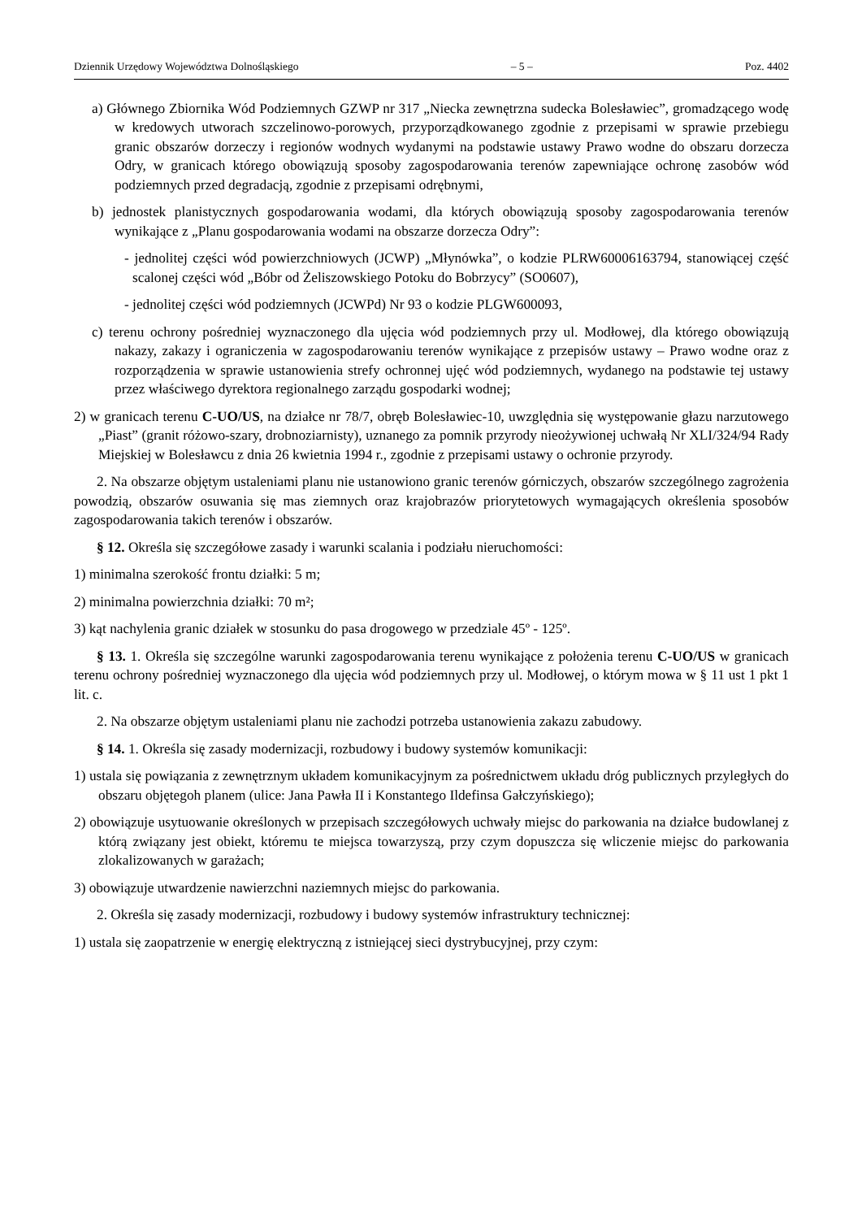Dziennik Urzędowy Województwa Dolnośląskiego – 5 – Poz. 4402
a) Głównego Zbiornika Wód Podziemnych GZWP nr 317 „Niecka zewnętrzna sudecka Bolesławiec”, gromadzącego wodę w kredowych utworach szczelinowo-porowych, przyporządkowanego zgodnie z przepisami w sprawie przebiegu granic obszarów dorzeczy i regionów wodnych wydanymi na podstawie ustawy Prawo wodne do obszaru dorzecza Odry, w granicach którego obowiązują sposoby zagospodarowania terenów zapewniające ochronę zasobów wód podziemnych przed degradacją, zgodnie z przepisami odrębnymi,
b) jednostek planistycznych gospodarowania wodami, dla których obowiązują sposoby zagospodarowania terenów wynikające z „Planu gospodarowania wodami na obszarze dorzecza Odry”:
- jednolitej części wód powierzchniowych (JCWP) „Młynówka”, o kodzie PLRW60006163794, stanowiącej część scalonej części wód „Bóbr od Żeliszowskiego Potoku do Bobrzycy” (SO0607),
- jednolitej części wód podziemnych (JCWPd) Nr 93 o kodzie PLGW600093,
c) terenu ochrony pośredniej wyznaczonego dla ujęcia wód podziemnych przy ul. Modłowej, dla którego obowiązują nakazy, zakazy i ograniczenia w zagospodarowaniu terenów wynikające z przepisów ustawy – Prawo wodne oraz z rozporządzenia w sprawie ustanowienia strefy ochronnej ujęć wód podziemnych, wydanego na podstawie tej ustawy przez właściwego dyrektora regionalnego zarządu gospodarki wodnej;
2) w granicach terenu C-UO/US, na działce nr 78/7, obręb Bolesławiec-10, uwzględnia się występowanie głazu narzutowego „Piast” (granit różowo-szary, drobnoziarnisty), uznanego za pomnik przyrody nieożywionej uchwałą Nr XLI/324/94 Rady Miejskiej w Bolesławcu z dnia 26 kwietnia 1994 r., zgodnie z przepisami ustawy o ochronie przyrody.
2. Na obszarze objętym ustaleniami planu nie ustanowiono granic terenów górniczych, obszarów szczególnego zagrożenia powodzią, obszarów osuwania się mas ziemnych oraz krajobrazów priorytetowych wymagających określenia sposobów zagospodarowania takich terenów i obszarów.
§ 12. Określa się szczegółowe zasady i warunki scalania i podziału nieruchomości:
1) minimalna szerokość frontu działki: 5 m;
2) minimalna powierzchnia działki: 70 m²;
3) kąt nachylenia granic działek w stosunku do pasa drogowego w przedziale 45º - 125º.
§ 13. 1. Określa się szczególne warunki zagospodarowania terenu wynikające z położenia terenu C-UO/US w granicach terenu ochrony pośredniej wyznaczonego dla ujęcia wód podziemnych przy ul. Modłowej, o którym mowa w § 11 ust 1 pkt 1 lit. c.
2. Na obszarze objętym ustaleniami planu nie zachodzi potrzeba ustanowienia zakazu zabudowy.
§ 14. 1. Określa się zasady modernizacji, rozbudowy i budowy systemów komunikacji:
1) ustala się powiązania z zewnętrznym układem komunikacyjnym za pośrednictwem układu dróg publicznych przyległych do obszaru objętegoh planem (ulice: Jana Pawła II i Konstantego Ildefinsa Gałczyńskiego);
2) obowiązuje usytuowanie określonych w przepisach szczegółowych uchwały miejsc do parkowania na działce budowlanej z którą związany jest obiekt, któremu te miejsca towarzyszą, przy czym dopuszcza się wliczenie miejsc do parkowania zlokalizowanych w garażach;
3) obowiązuje utwardzenie nawierzchni naziemnych miejsc do parkowania.
2. Określa się zasady modernizacji, rozbudowy i budowy systemów infrastruktury technicznej:
1) ustala się zaopatrzenie w energię elektryczną z istniejącej sieci dystrybucyjnej, przy czym: